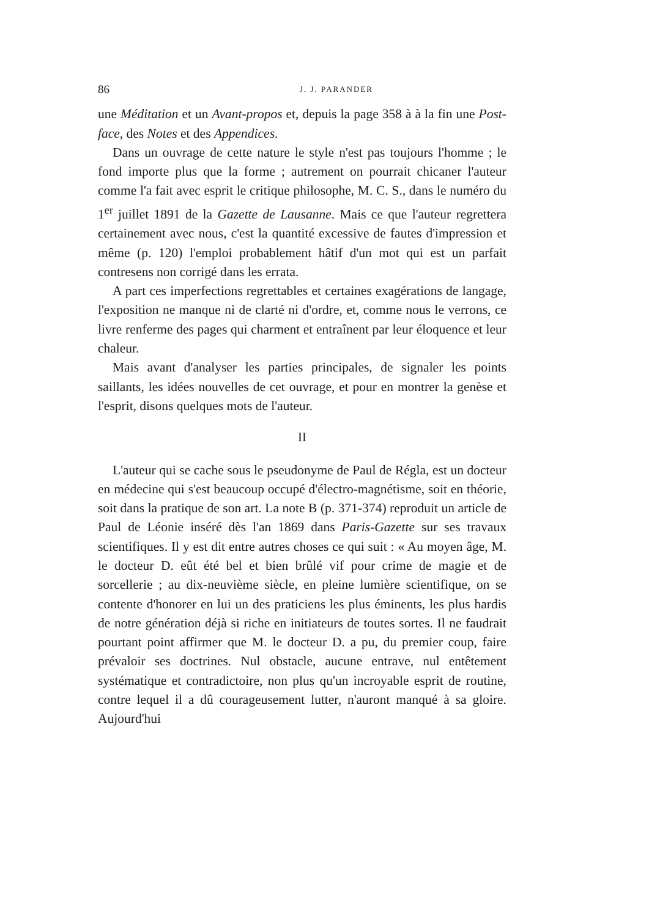86 J. J. PARANDER
une Méditation et un Avant-propos et, depuis la page 358 à à la fin une Post-face, des Notes et des Appendices.
Dans un ouvrage de cette nature le style n'est pas toujours l'homme ; le fond importe plus que la forme ; autrement on pourrait chicaner l'auteur comme l'a fait avec esprit le critique philosophe, M. C. S., dans le numéro du 1<sup>er</sup> juillet 1891 de la Gazette de Lausanne. Mais ce que l'auteur regrettera certainement avec nous, c'est la quantité excessive de fautes d'impression et même (p. 120) l'emploi probablement hâtif d'un mot qui est un parfait contresens non corrigé dans les errata.
A part ces imperfections regrettables et certaines exagérations de langage, l'exposition ne manque ni de clarté ni d'ordre, et, comme nous le verrons, ce livre renferme des pages qui charment et entraînent par leur éloquence et leur chaleur.
Mais avant d'analyser les parties principales, de signaler les points saillants, les idées nouvelles de cet ouvrage, et pour en montrer la genèse et l'esprit, disons quelques mots de l'auteur.
II
L'auteur qui se cache sous le pseudonyme de Paul de Régla, est un docteur en médecine qui s'est beaucoup occupé d'électro-magnétisme, soit en théorie, soit dans la pratique de son art. La note B (p. 371-374) reproduit un article de Paul de Léonie inséré dès l'an 1869 dans Paris-Gazette sur ses travaux scientifiques. Il y est dit entre autres choses ce qui suit : « Au moyen âge, M. le docteur D. eût été bel et bien brûlé vif pour crime de magie et de sorcellerie ; au dix-neuvième siècle, en pleine lumière scientifique, on se contente d'honorer en lui un des praticiens les plus éminents, les plus hardis de notre génération déjà si riche en initiateurs de toutes sortes. Il ne faudrait pourtant point affirmer que M. le docteur D. a pu, du premier coup, faire prévaloir ses doctrines. Nul obstacle, aucune entrave, nul entêtement systématique et contradictoire, non plus qu'un incroyable esprit de routine, contre lequel il a dû courageusement lutter, n'auront manqué à sa gloire. Aujourd'hui